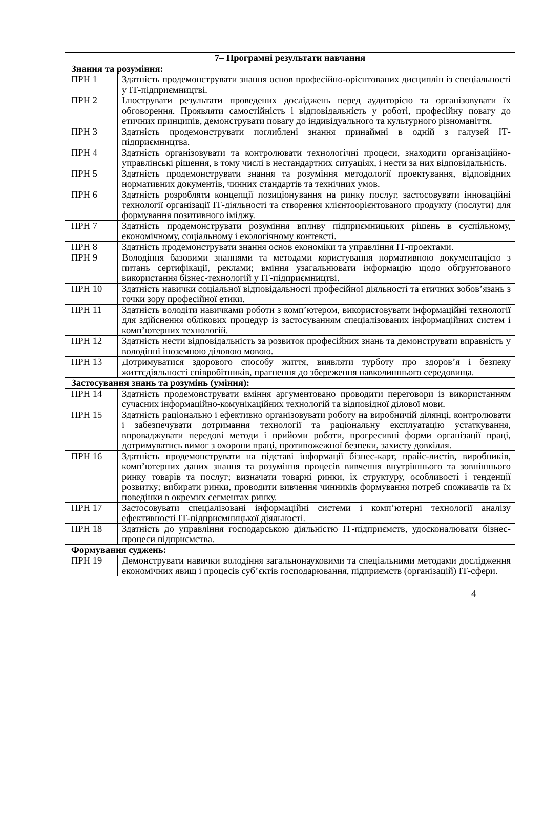| 7– Програмні результати навчання | |
| --- | --- |
| Знання та розуміння: | |
| ПРН 1 | Здатність продемонструвати знання основ професійно-орієнтованих дисциплін із спеціальності у ІТ-підприємництві. |
| ПРН 2 | Ілюструвати результати проведених досліджень перед аудиторією та організовувати їх обговорення. Проявляти самостійність і відповідальність у роботі, професійну повагу до етичних принципів, демонструвати повагу до індивідуального та культурного різноманіття. |
| ПРН 3 | Здатність продемонструвати поглиблені знання принаймні в одній з галузей ІТ-підприємництва. |
| ПРН 4 | Здатність організовувати та контролювати технологічні процеси, знаходити організаційно-управлінські рішення, в тому числі в нестандартних ситуаціях, і нести за них відповідальність. |
| ПРН 5 | Здатність продемонструвати знання та розуміння методології проектування, відповідних нормативних документів, чинних стандартів та технічних умов. |
| ПРН 6 | Здатність розробляти концепції позиціонування на ринку послуг, застосовувати інноваційні технології організації ІТ-діяльності та створення клієнтоорієнтованого продукту (послуги) для формування позитивного іміджу. |
| ПРН 7 | Здатність продемонструвати розуміння впливу підприємницьких рішень в суспільному, економічному, соціальному і екологічному контексті. |
| ПРН 8 | Здатність продемонструвати знання основ економіки та управління ІТ-проектами. |
| ПРН 9 | Володіння базовими знаннями та методами користування нормативною документацією з питань сертифікації, реклами; вміння узагальнювати інформацію щодо обґрунтованого використання бізнес-технологій у ІТ-підприємництві. |
| ПРН 10 | Здатність навички соціальної відповідальності професійної діяльності та етичних зобов’язань з точки зору професійної етики. |
| ПРН 11 | Здатність володіти навичками роботи з комп’ютером, використовувати інформаційні технології для здійснення облікових процедур із застосуванням спеціалізованих інформаційних систем і комп’ютерних технологій. |
| ПРН 12 | Здатність нести відповідальність за розвиток професійних знань та демонструвати вправність у володінні іноземною діловою мовою. |
| ПРН 13 | Дотримуватися здорового способу життя, виявляти турботу про здоров’я і безпеку життєдіяльності співробітників, прагнення до збереження навколишнього середовища. |
| Застосування знань та розумінь (уміння): | |
| ПРН 14 | Здатність продемонструвати вміння аргументовано проводити переговори із використанням сучасних інформаційно-комунікаційних технологій та відповідної ділової мови. |
| ПРН 15 | Здатність раціонально і ефективно організовувати роботу на виробничій ділянці, контролювати і забезпечувати дотримання технології та раціональну експлуатацію устаткування, впроваджувати передові методи і прийоми роботи, прогресивні форми організації праці, дотримуватись вимог з охорони праці, протипожежної безпеки, захисту довкілля. |
| ПРН 16 | Здатність продемонструвати на підставі інформації бізнес-карт, прайс-листів, виробників, комп’ютерних даних знання та розуміння процесів вивчення внутрішнього та зовнішнього ринку товарів та послуг; визначати товарні ринки, їх структуру, особливості і тенденції розвитку; вибирати ринки, проводити вивчення чинників формування потреб споживачів та їх поведінки в окремих сегментах ринку. |
| ПРН 17 | Застосовувати спеціалізовані інформаційні системи і комп’ютерні технології аналізу ефективності ІТ-підприємницької діяльності. |
| ПРН 18 | Здатність до управління господарською діяльністю ІТ-підприємств, удосконалювати бізнес-процеси підприємства. |
| Формування суджень: | |
| ПРН 19 | Демонструвати навички володіння загальнонауковими та спеціальними методами дослідження економічних явищ і процесів суб’єктів господарювання, підприємств (організацій) ІТ-сфери. |
4